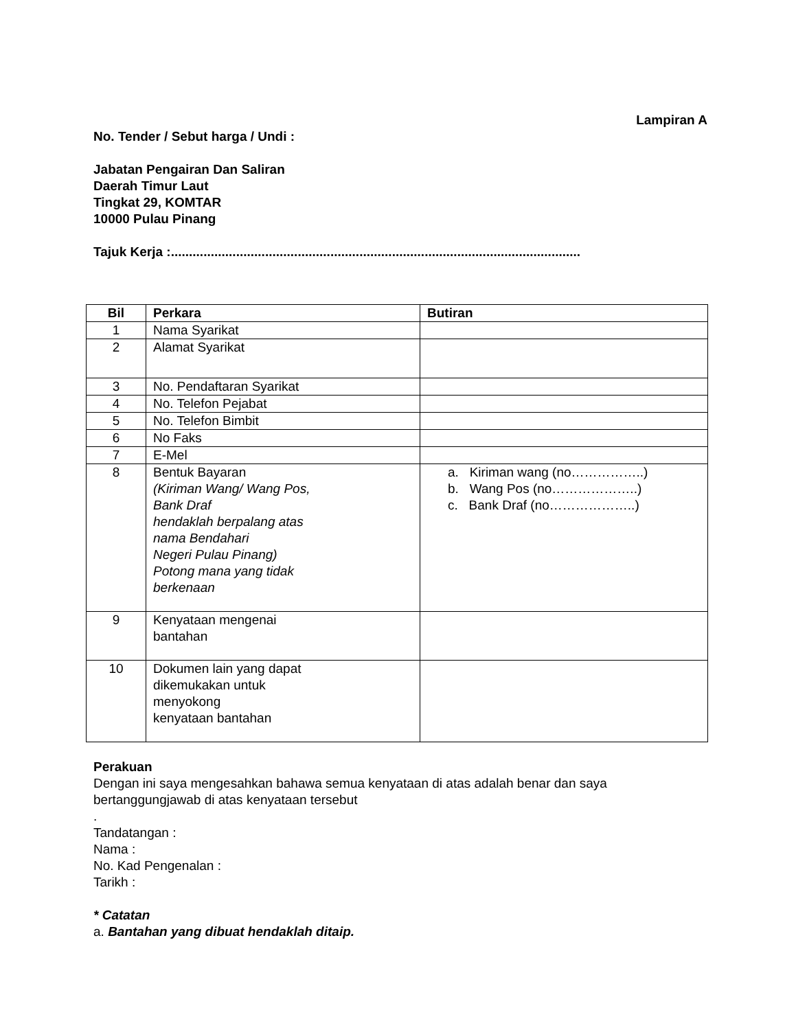Lampiran A
No. Tender / Sebut harga / Undi :
Jabatan Pengairan Dan Saliran
Daerah Timur Laut
Tingkat 29, KOMTAR
10000 Pulau Pinang
Tajuk Kerja :.................................................................................................................
| Bil | Perkara | Butiran |
| --- | --- | --- |
| 1 | Nama Syarikat | |
| 2 | Alamat Syarikat | |
| 3 | No. Pendaftaran Syarikat | |
| 4 | No. Telefon Pejabat | |
| 5 | No. Telefon Bimbit | |
| 6 | No Faks | |
| 7 | E-Mel | |
| 8 | Bentuk Bayaran (Kiriman Wang/ Wang Pos, Bank Draf hendaklah berpalang atas nama Bendahari Negeri Pulau Pinang) Potong mana yang tidak berkenaan | a. Kiriman wang (no……………..) b. Wang Pos (no………………..) c. Bank Draf (no………………..) |
| 9 | Kenyataan mengenai bantahan | |
| 10 | Dokumen lain yang dapat dikemukakan untuk menyokong kenyataan bantahan | |
Perakuan
Dengan ini saya mengesahkan bahawa semua kenyataan di atas adalah benar dan saya bertanggungjawab di atas kenyataan tersebut
.
Tandatangan :
Nama :
No. Kad Pengenalan :
Tarikh :
* Catatan
a. Bantahan yang dibuat hendaklah ditaip.